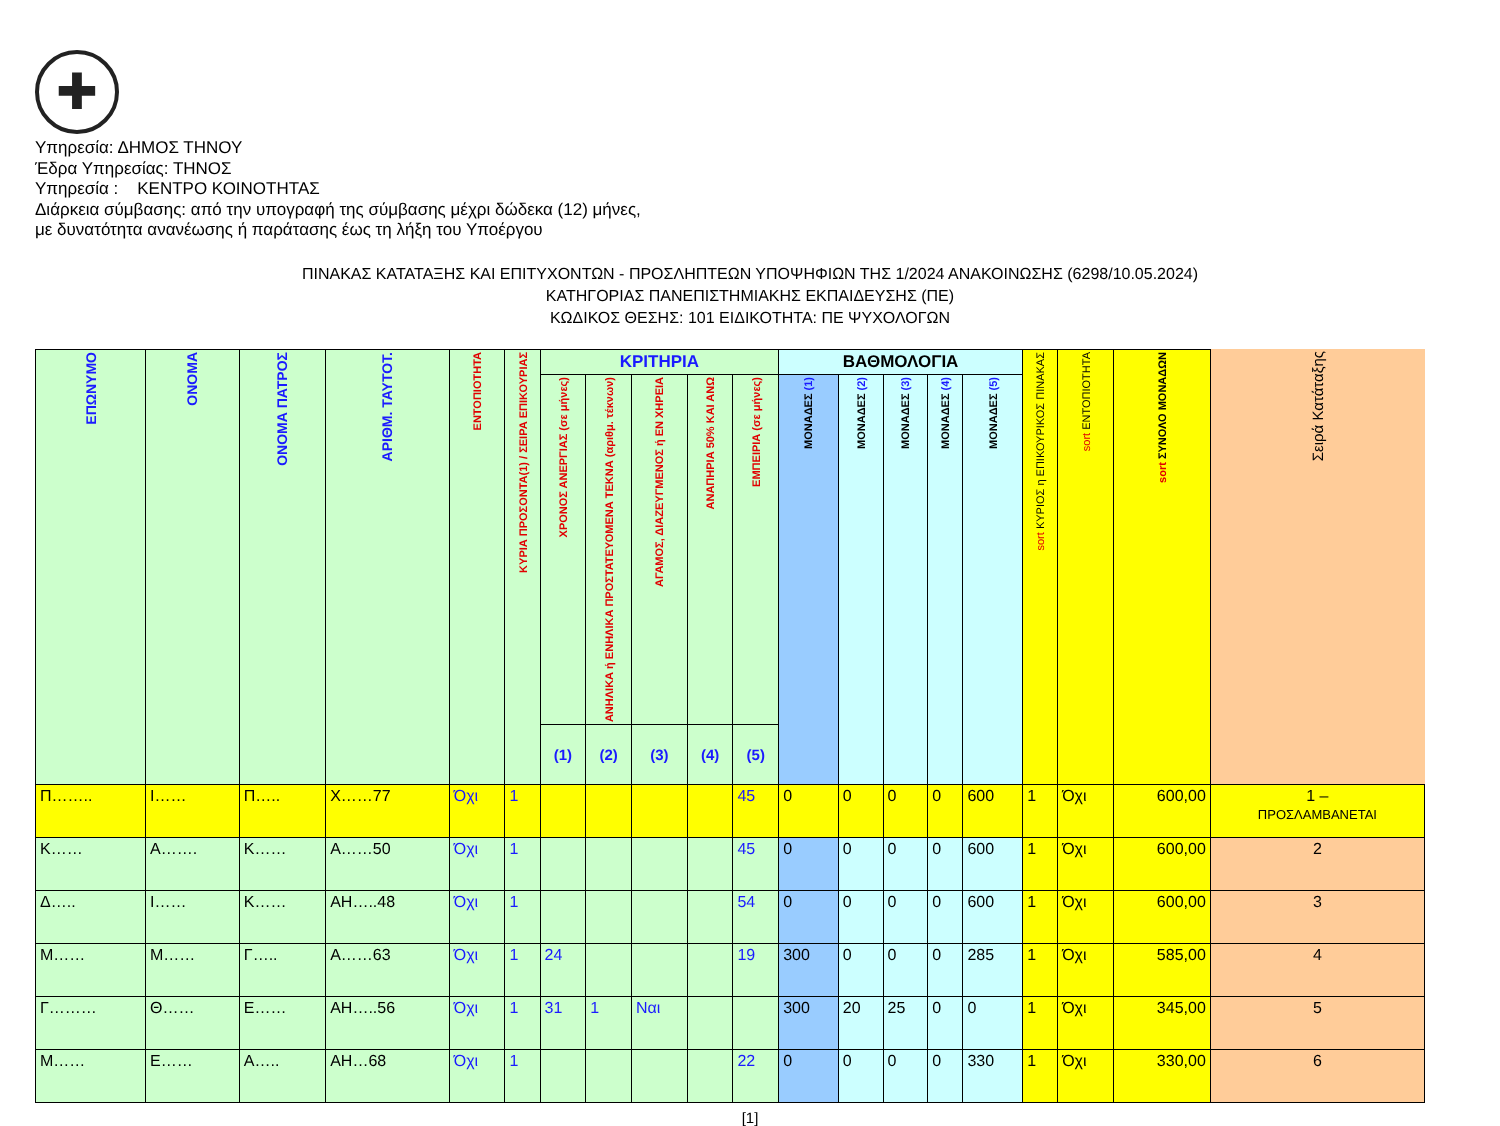✚
Υπηρεσία: ΔΗΜΟΣ ΤΗΝΟΥ
Έδρα Υπηρεσίας: ΤΗΝΟΣ
Υπηρεσία : ΚΕΝΤΡΟ ΚΟΙΝΟΤΗΤΑΣ
Διάρκεια σύμβασης: από την υπογραφή της σύμβασης μέχρι δώδεκα (12) μήνες,
με δυνατότητα ανανέωσης ή παράτασης έως τη λήξη του Υποέργου
ΠΙΝΑΚΑΣ ΚΑΤΑΤΑΞΗΣ ΚΑΙ ΕΠΙΤΥΧΟΝΤΩΝ - ΠΡΟΣΛΗΠΤΕΩΝ ΥΠΟΨΗΦΙΩΝ ΤΗΣ 1/2024 ΑΝΑΚΟΙΝΩΣΗΣ (6298/10.05.2024)
ΚΑΤΗΓΟΡΙΑΣ ΠΑΝΕΠΙΣΤΗΜΙΑΚΗΣ ΕΚΠΑΙΔΕΥΣΗΣ (ΠΕ)
ΚΩΔΙΚΟΣ ΘΕΣΗΣ: 101 ΕΙΔΙΚΟΤΗΤΑ: ΠΕ ΨΥΧΟΛΟΓΩΝ
| ΕΠΩΝΥΜΟ | ΟΝΟΜΑ | ΟΝΟΜΑ ΠΑΤΡΟΣ | ΑΡΙΘΜ. ΤΑΥΤΟΤ. | ΕΝΤΟΠΙΟΤΗΤΑ | ΚΥΡΙΑ ΠΡΟΣΟΝΤΑ(1) / ΣΕΙΡΑ ΕΠΙΚΟΥΡΙΑΣ | ΚΡΙΤΗΡΙΑ | | | | | ΒΑΘΜΟΛΟΓΙΑ | | | | | sort ΚΥΡΙΟΣ η ΕΠΙΚΟΥΡΙΚΟΣ ΠΙΝΑΚΑΣ | sort ΕΝΤΟΠΙΟΤΗΤΑ | sort ΣΥΝΟΛΟ ΜΟΝΑΔΩΝ | Σειρά Κατάταξης |
| --- | --- | --- | --- | --- | --- | --- | --- | --- | --- | --- | --- | --- | --- | --- | --- | --- | --- | --- | --- |
| | | | | | | ΧΡΟΝΟΣ ΑΝΕΡΓΙΑΣ (σε μήνες) | ΑΝΗΛΙΚΑ ή ΕΝΗΛΙΚΑ ΠΡΟΣΤΑΤΕΥΟΜΕΝΑ ΤΕΚΝΑ (αριθμ. τέκνων) | ΑΓΑΜΟΣ, ΔΙΑΖΕΥΓΜΕΝΟΣ ή ΕΝ ΧΗΡΕΙΑ | ΑΝΑΠΗΡΙΑ 50% ΚΑΙ ΑΝΩ | ΕΜΠΕΙΡΙΑ (σε μήνες) | ΜΟΝΑΔΕΣ (1) | ΜΟΝΑΔΕΣ (2) | ΜΟΝΑΔΕΣ (3) | ΜΟΝΑΔΕΣ (4) | ΜΟΝΑΔΕΣ (5) | | | | |
| | | | | | | (1) | (2) | (3) | (4) | (5) | | | | | | | | | |
| Π…….. | Ι…… | Π….. | Χ……77 | Όχι | 1 | | | | | 45 | 0 | 0 | 0 | 0 | 600 | 1 | Όχι | 600,00 | 1 – ΠΡΟΣΛΑΜΒΑΝΕΤΑΙ |
| Κ…… | Α……. | Κ…… | Α……50 | Όχι | 1 | | | | | 45 | 0 | 0 | 0 | 0 | 600 | 1 | Όχι | 600,00 | 2 |
| Δ….. | Ι…… | Κ…… | ΑΗ…..48 | Όχι | 1 | | | | | 54 | 0 | 0 | 0 | 0 | 600 | 1 | Όχι | 600,00 | 3 |
| Μ…… | Μ…… | Γ….. | Α……63 | Όχι | 1 | 24 | | | | 19 | 300 | 0 | 0 | 0 | 285 | 1 | Όχι | 585,00 | 4 |
| Γ……… | Θ…… | Ε…… | ΑΗ…..56 | Όχι | 1 | 31 | 1 | Ναι | | | 300 | 20 | 25 | 0 | 0 | 1 | Όχι | 345,00 | 5 |
| Μ…… | Ε…… | Α….. | ΑΗ…68 | Όχι | 1 | | | | | 22 | 0 | 0 | 0 | 0 | 330 | 1 | Όχι | 330,00 | 6 |
[1]